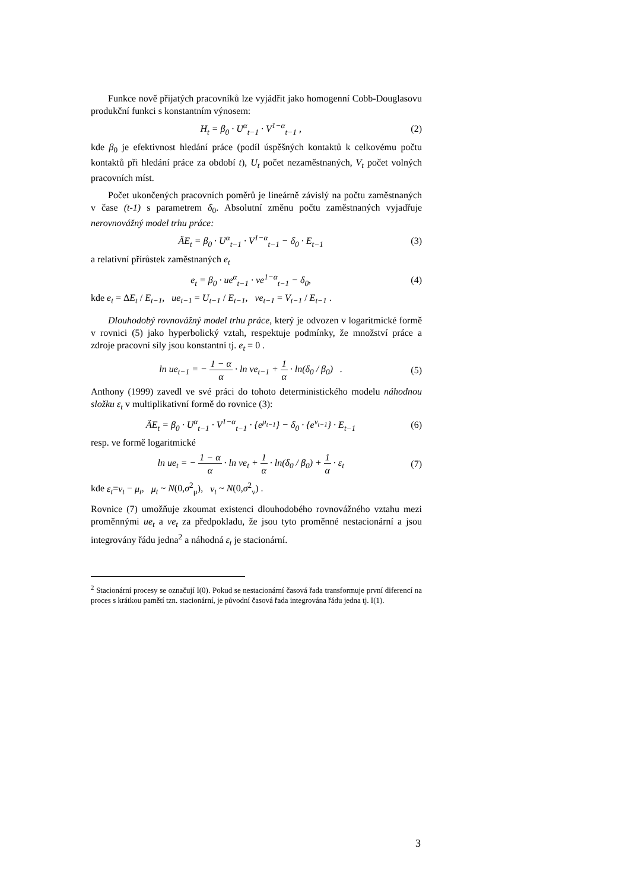Funkce nově přijatých pracovníků lze vyjádřit jako homogenní Cobb-Douglasovu produkční funkci s konstantním výnosem:
H<sub>t</sub> = β<sub>0</sub> · U<sup>α</sup><sub>t−1</sub> · V<sup>1−α</sup><sub>t−1</sub> , (2)
kde β<sub>0</sub> je efektivnost hledání práce (podíl úspěšných kontaktů k celkovému počtu kontaktů při hledání práce za období t), U<sub>t</sub> počet nezaměstnaných, V<sub>t</sub> počet volných pracovních míst.
Počet ukončených pracovních poměrů je lineárně závislý na počtu zaměstnaných v čase (t-1) s parametrem δ<sub>0</sub>. Absolutní změnu počtu zaměstnaných vyjadřuje nerovnovážný model trhu práce:
ÄE<sub>t</sub> = β<sub>0</sub> · U<sup>α</sup><sub>t−1</sub> · V<sup>1−α</sup><sub>t−1</sub> − δ<sub>0</sub> · E<sub>t−1</sub> (3)
a relativní přírůstek zaměstnaných e<sub>t</sub>
e<sub>t</sub> = β<sub>0</sub> · ue<sup>α</sup><sub>t−1</sub> · ve<sup>1−α</sup><sub>t−1</sub> − δ<sub>0</sub>, (4)
kde e<sub>t</sub> = ΔE<sub>t</sub> / E<sub>t−1</sub>, ue<sub>t−1</sub> = U<sub>t−1</sub> / E<sub>t−1</sub>, ve<sub>t−1</sub> = V<sub>t−1</sub> / E<sub>t−1</sub> .
Dlouhodobý rovnovážný model trhu práce, který je odvozen v logaritmické formě v rovnici (5) jako hyperbolický vztah, respektuje podmínky, že množství práce a zdroje pracovní síly jsou konstantní tj. e<sub>t</sub> = 0 .
ln ue<sub>t−1</sub> = − 1 − α α · ln ve<sub>t−1</sub> + 1 α · ln(δ<sub>0</sub> / β<sub>0</sub>) . (5)
Anthony (1999) zavedl ve své práci do tohoto deterministického modelu náhodnou složku ε<sub>t</sub> v multiplikativní formě do rovnice (3):
ÄE<sub>t</sub> = β<sub>0</sub> · U<sup>α</sup><sub>t−1</sub> · V<sup>1−α</sup><sub>t−1</sub> · {e<sup>μ<sub>t−1</sub></sup>} − δ<sub>0</sub> · {e<sup>ν<sub>t−1</sub></sup>} · E<sub>t−1</sub> (6)
resp. ve formě logaritmické
ln ue<sub>t</sub> = − 1 − α α · ln ve<sub>t</sub> + 1 α · ln(δ<sub>0</sub> / β<sub>0</sub>) + 1 α · ε<sub>t</sub> (7)
kde ε<sub>t</sub>=ν<sub>t</sub> − μ<sub>t</sub>, μ<sub>t</sub> ~ N(0,σ<sup>2</sup><sub>μ</sub>), ν<sub>t</sub> ~ N(0,σ<sup>2</sup><sub>ν</sub>) .
Rovnice (7) umožňuje zkoumat existenci dlouhodobého rovnovážného vztahu mezi proměnnými ue<sub>t</sub> a ve<sub>t</sub> za předpokladu, že jsou tyto proměnné nestacionární a jsou integrovány řádu jedna<sup>2</sup> a náhodná ε<sub>t</sub> je stacionární.
<sup>2</sup> Stacionární procesy se označují I(0). Pokud se nestacionární časová řada transformuje první diferencí na proces s krátkou pamětí tzn. stacionární, je původní časová řada integrována řádu jedna tj. I(1).
3